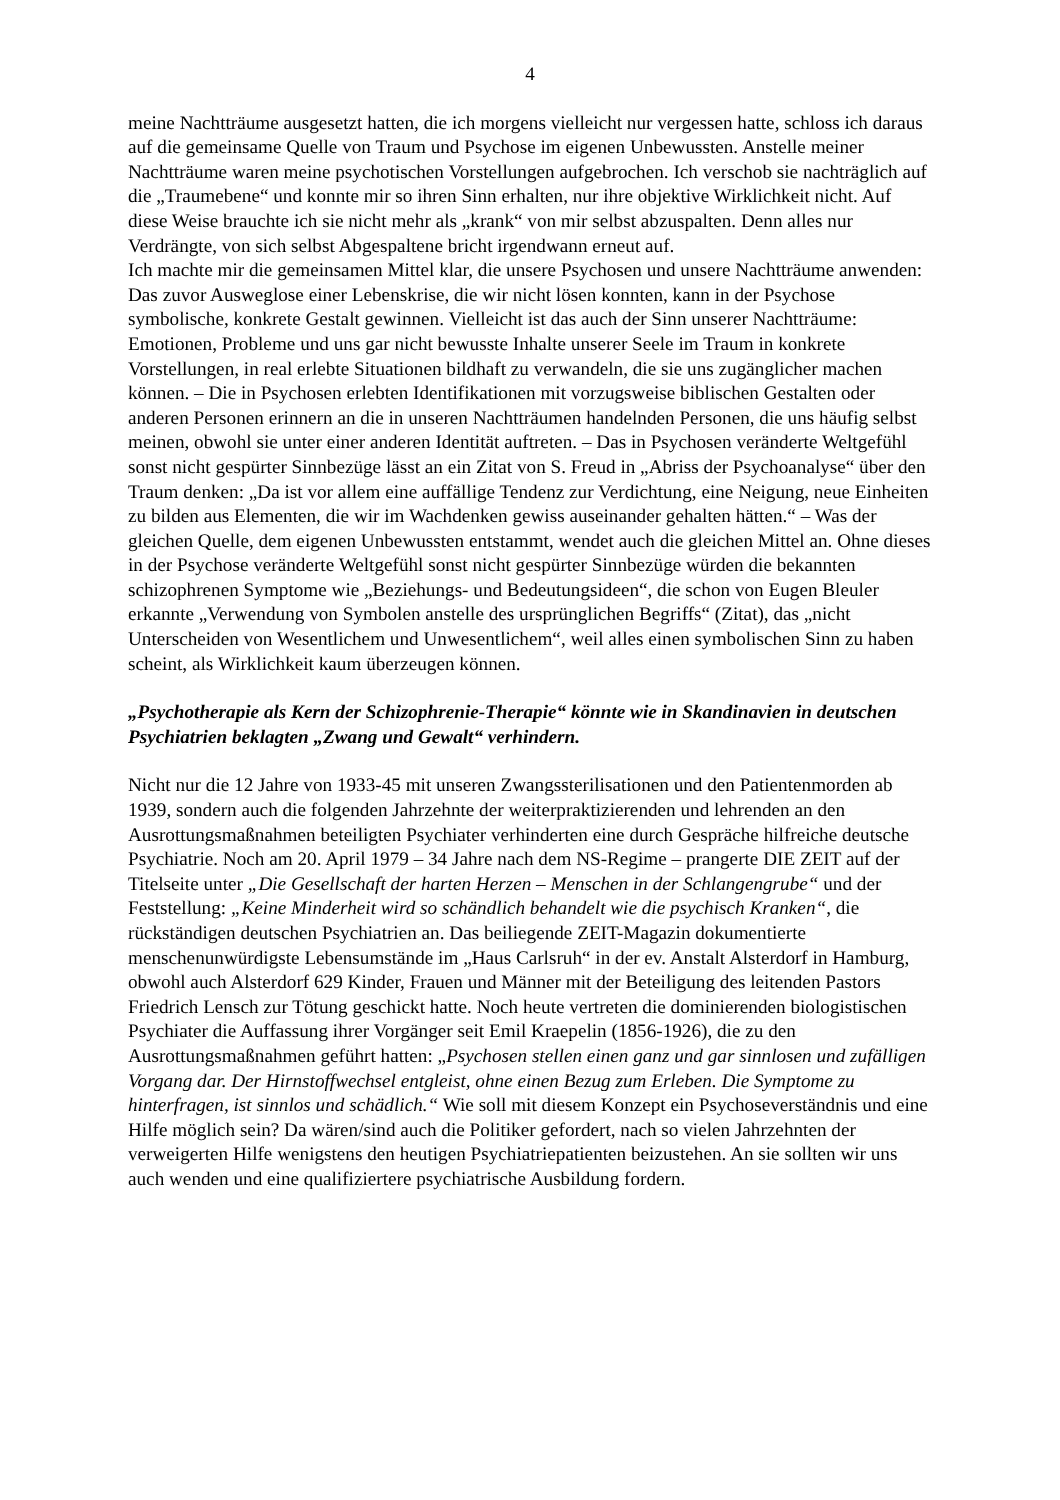4
meine Nachtträume ausgesetzt hatten, die ich morgens vielleicht nur vergessen hatte, schloss ich daraus auf die gemeinsame Quelle von Traum und Psychose im eigenen Unbewussten. Anstelle meiner Nachtträume waren meine psychotischen Vorstellungen aufgebrochen. Ich verschob sie nachträglich auf die „Traumebene“ und konnte mir so ihren Sinn erhalten, nur ihre objektive Wirklichkeit nicht. Auf diese Weise brauchte ich sie nicht mehr als „krank“ von mir selbst abzuspalten. Denn alles nur Verdrängte, von sich selbst Abgespaltene bricht irgendwann erneut auf.
Ich machte mir die gemeinsamen Mittel klar, die unsere Psychosen und unsere Nachtträume anwenden: Das zuvor Ausweglose einer Lebenskrise, die wir nicht lösen konnten, kann in der Psychose symbolische, konkrete Gestalt gewinnen. Vielleicht ist das auch der Sinn unserer Nachtträume: Emotionen, Probleme und uns gar nicht bewusste Inhalte unserer Seele im Traum in konkrete Vorstellungen, in real erlebte Situationen bildhaft zu verwandeln, die sie uns zugänglicher machen können. – Die in Psychosen erlebten Identifikationen mit vorzugsweise biblischen Gestalten oder anderen Personen erinnern an die in unseren Nachtträumen handelnden Personen, die uns häufig selbst meinen, obwohl sie unter einer anderen Identität auftreten. – Das in Psychosen veränderte Weltgefühl sonst nicht gespürter Sinnbezüge lässt an ein Zitat von S. Freud in „Abriss der Psychoanalyse“ über den Traum denken: „Da ist vor allem eine auffällige Tendenz zur Verdichtung, eine Neigung, neue Einheiten zu bilden aus Elementen, die wir im Wachdenken gewiss auseinander gehalten hätten.“ – Was der gleichen Quelle, dem eigenen Unbewussten entstammt, wendet auch die gleichen Mittel an. Ohne dieses in der Psychose veränderte Weltgefühl sonst nicht gespürter Sinnbezüge würden die bekannten schizophrenen Symptome wie „Beziehungs- und Bedeutungsideen“, die schon von Eugen Bleuler erkannte „Verwendung von Symbolen anstelle des ursprünglichen Begriffs“ (Zitat), das „nicht Unterscheiden von Wesentlichem und Unwesentlichem“, weil alles einen symbolischen Sinn zu haben scheint, als Wirklichkeit kaum überzeugen können.
„Psychotherapie als Kern der Schizophrenie-Therapie“ könnte wie in Skandinavien in deutschen Psychiatrien beklagten „Zwang und Gewalt“ verhindern.
Nicht nur die 12 Jahre von 1933-45 mit unseren Zwangssterilisationen und den Patientenmorden ab 1939, sondern auch die folgenden Jahrzehnte der weiterpraktizierenden und lehrenden an den Ausrottungsmaßnahmen beteiligten Psychiater verhinderten eine durch Gespräche hilfreiche deutsche Psychiatrie. Noch am 20. April 1979 – 34 Jahre nach dem NS-Regime – prangerte DIE ZEIT auf der Titelseite unter „Die Gesellschaft der harten Herzen – Menschen in der Schlangengrube“ und der Feststellung: „Keine Minderheit wird so schändlich behandelt wie die psychisch Kranken“, die rückständigen deutschen Psychiatrien an. Das beiliegende ZEIT-Magazin dokumentierte menschenunwürdigste Lebensumstände im „Haus Carlsruh“ in der ev. Anstalt Alsterdorf in Hamburg, obwohl auch Alsterdorf 629 Kinder, Frauen und Männer mit der Beteiligung des leitenden Pastors Friedrich Lensch zur Tötung geschickt hatte. Noch heute vertreten die dominierenden biologistischen Psychiater die Auffassung ihrer Vorgänger seit Emil Kraepelin (1856-1926), die zu den Ausrottungsmaßnahmen geführt hatten: „Psychosen stellen einen ganz und gar sinnlosen und zufälligen Vorgang dar. Der Hirnstoffwechsel entgleist, ohne einen Bezug zum Erleben. Die Symptome zu hinterfragen, ist sinnlos und schädlich.“ Wie soll mit diesem Konzept ein Psychoseverständnis und eine Hilfe möglich sein? Da wären/sind auch die Politiker gefordert, nach so vielen Jahrzehnten der verweigerten Hilfe wenigstens den heutigen Psychiatriepatienten beizustehen. An sie sollten wir uns auch wenden und eine qualifiziertere psychiatrische Ausbildung fordern.